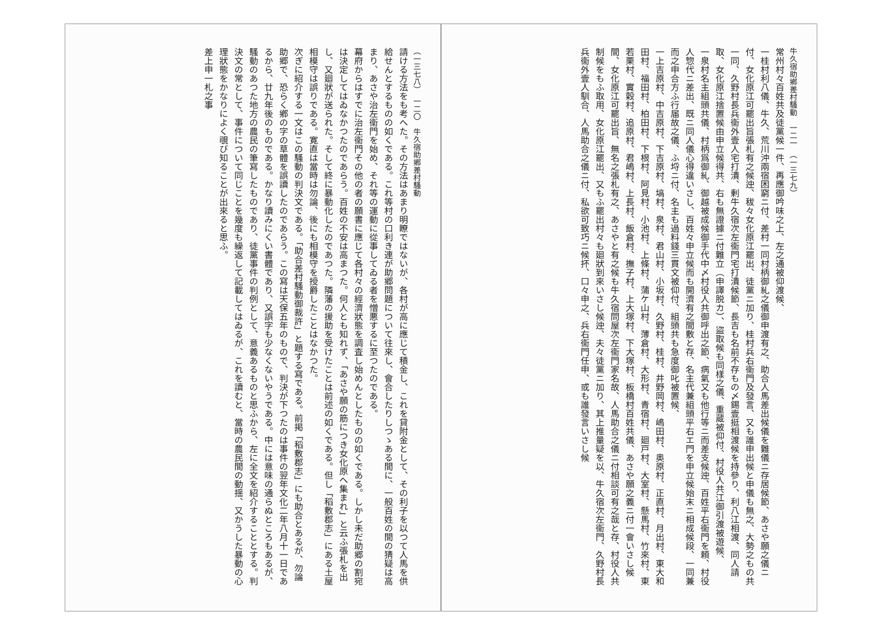（一三七八）　一二〇　牛久宿助鄕差村騷動
請ける方法をも考へた。その方法はあまり明瞭ではないが、各村が高に應じて積金し、これを貸附金として、その利子を以つて人馬を供給せんとするものの如くである。これ等村の口利き連が助郷問題について往來し、會合したりしつゝある間に、一般百姓の間の猜疑は高まり、あさや治左衞門を始め、それ等の運動に從事してゐる者を憎悪するに至つたのである。
幕府からはすでに治左衞門その他の者の願書に應じて各村々の經濟狀態を調査し始めんとしたものの如くである。しかし未だ助郷の割宛は決定してはゐなかつたのであらう。百姓の不安は高まつた。何人とも知れず、「あさや願の筋につき女化原へ集まれ」と云ふ張札を出し、又廻狀が送られた。そして終に暴動化したのであつた。隣藩の援助を受けたことは前述の如くである。但し「稻敷郡志」にある土屋相模守は誤りである。寛直は當時は勿論、後にも相模守を授爵したことはなかつた。
次ぎに紹介する一文はこの騷動の判決文である。「助合差村騷動御裁許」と題する寫である。前掲「稻敷郡志」にも助合とあるが、勿論助郷で、恐らく鄕の字の草體を誤讀したのであらう。この寫は天保五年のもので、判決が下つたのは事件の翌年文化二年八月十一日であるから、廿九年後のものである。かなり讀みにくい書體であり、又誤字も少なくないやうである。中には意味の通らぬところもあるが、騷動のあつた地方の農民の筆寫したものであり、徒黨事件の判例として、意義あるものと思ふから、左に全文を紹介することとする。判決文の常として、事件について同じことを幾度も繰返して記載してはゐるが、これを讀むと、當時の農民間の動揺、又かうした暴動の心理狀態をかなりによく覗び知ることが出來ると思ふ。
差上申一札之事
牛久宿助鄕差村騷動　一二一　（一三七九）
常州村々百姓共及徒黨候一件、再應御吟味之上、左之通被仰渡候、
一桂村利八儀、牛久、荒川沖兩宿困窮ニ付、差村一同村柄御糺之儀御申渡有之、助合人馬差出候儀を難儀ニ存居候節、あさや願之儀ニ付、女化原江可罷出旨張札有之候迚、秡々女化原江罷出、徒黨ニ加り、桂村兵右衞門及發言、又も誰申出候と申儀も無之、大勢之もの共一同、久野村長兵衞外壹人宅打潰、剰牛久宿次左衞門宅打潰候節、長吉も名前不存もの〆錫壹挺相渡候を持參り、利八江相渡、同人請取、女化原江捨置候由申立候得共、右も無證據ニ付難立（申譯脱カ）、盜取候も同樣之儀、重蔵被仰付、村役人共江御引渡被遊候、
一泉村名主組頭共儀、村柄爲御糺、御越被成候御手代中〆村役人共御呼出之節、病氣又も他行等ニ而差支候迚、百姓平右衞門を頼、村役人惣代ニ差出、既ニ同人儀心得違いさし、百姓々申立候而も開濟有之間敷と存、名主代兼組頭平右エ門を申立候始末ニ相成候段、一同兼而之申合方ふ行届故之儀、ふ埒ニ付、名主も過料錢三貫文被仰付、組頭共も急度御叱被置候、
一上吉原村、中吉原村、下吉原村、塙村、泉村、君山村、小坂村、久野村、桂村、井野岡村、嶋田村、奥原村、正直村、月出村、東大和田村、福田村、柏田村、下根村、阿見村、小池村、上條村、蒲ケ山村、薄倉村、大形村、青宿村、廻戸村、大室村、懸馬村、竹來村、東若栗村、實穀村、追原村、君嶋村、上長村、飯倉村、撫子村、上大塚村、下大塚村、板橋村百姓共儀、あさや願之義ニ付一會いさし候間、女化原江可罷出旨、無名之張札有之、あさやと有之候も牛久宿問屋次左衞門家名故、人馬助合之儀ニ付相談可有之哉と存、村役人共制候をもふ取用、女化原江罷出、又もふ罷出村々も廻狀到來いさし候迚、夫々徒黨ニ加り、其上推量疑を以、牛久宿次左衞門、久野村長兵衞外壹人馴合、人馬助合之儀ニ付、私欲可致巧ニ候抔、口々申之、兵右衞門任申、或も誰發言いさし候